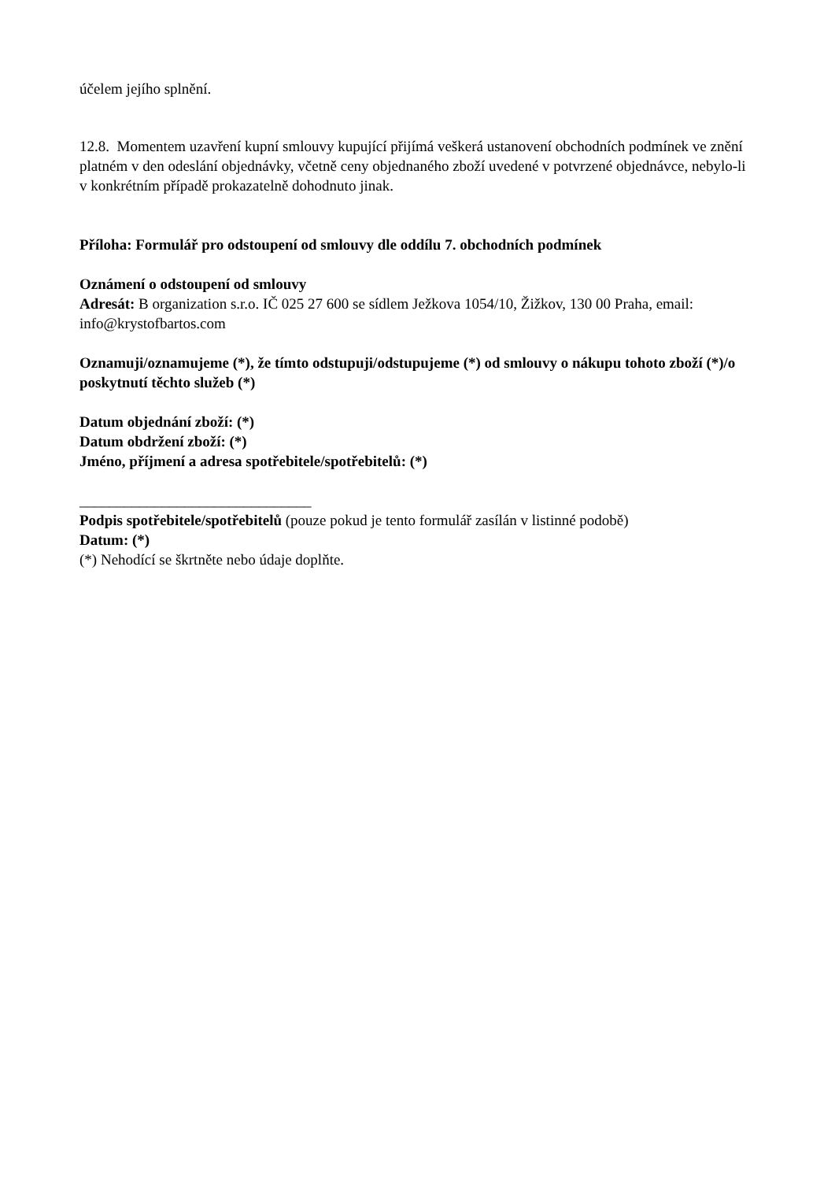účelem jejího splnění.
12.8. Momentem uzavření kupní smlouvy kupující přijímá veškerá ustanovení obchodních podmínek ve znění platném v den odeslání objednávky, včetně ceny objednaného zboží uvedené v potvrzené objednávce, nebylo-li v konkrétním případě prokazatelně dohodnuto jinak.
Příloha: Formulář pro odstoupení od smlouvy dle oddílu 7. obchodních podmínek
Oznámení o odstoupení od smlouvy
Adresát: B organization s.r.o. IČ 025 27 600 se sídlem Ježkova 1054/10, Žižkov, 130 00 Praha, email: info@krystofbartos.com
Oznamuji/oznamujeme (*), že tímto odstupuji/odstupujeme (*) od smlouvy o nákupu tohoto zboží (*)/o poskytnutí těchto služeb (*)
Datum objednání zboží: (*)
Datum obdržení zboží: (*)
Jméno, příjmení a adresa spotřebitele/spotřebitelů: (*)
_______________________________
Podpis spotřebitele/spotřebitelů (pouze pokud je tento formulář zasílán v listinné podobě)
Datum: (*)
(*) Nehodící se škrtněte nebo údaje doplňte.